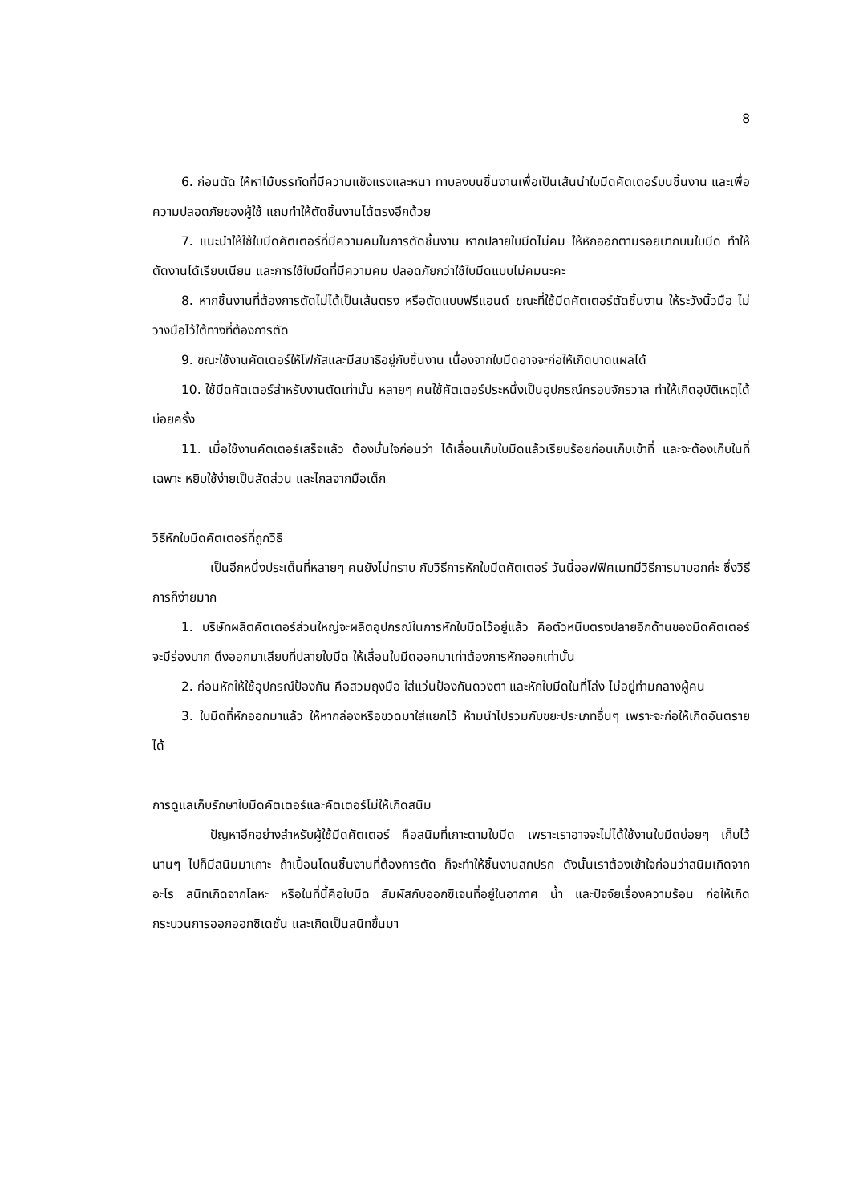8
6. ก่อนตัด ให้หาไม้บรรทัดที่มีความแข็งแรงและหนา ทาบลงบนชิ้นงานเพื่อเป็นเส้นนำใบมีดคัตเตอร์บนชิ้นงาน และเพื่อความปลอดภัยของผู้ใช้ แถมทำให้ตัดชิ้นงานได้ตรงอีกด้วย
7. แนะนำให้ใช้ใบมีดคัตเตอร์ที่มีความคมในการตัดชิ้นงาน หากปลายใบมีดไม่คม ให้หักออกตามรอยบากบนใบมีด ทำให้ตัดงานได้เรียบเนียน และการใช้ใบมีดที่มีความคม ปลอดภัยกว่าใช้ใบมีดแบบไม่คมนะคะ
8. หากชิ้นงานที่ต้องการตัดไม่ได้เป็นเส้นตรง หรือตัดแบบฟรีแฮนด์ ขณะที่ใช้มีดคัตเตอร์ตัดชิ้นงาน ให้ระวังนิ้วมือ ไม่วางมือไว้ใต้ทางที่ต้องการตัด
9. ขณะใช้งานคัตเตอร์ให้โฟกัสและมีสมาธิอยู่กับชิ้นงาน เนื่องจากใบมีดอาจจะก่อให้เกิดบาดแผลได้
10. ใช้มีดคัตเตอร์สำหรับงานตัดเท่านั้น หลายๆ คนใช้คัตเตอร์ประหนึ่งเป็นอุปกรณ์ครอบจักรวาล ทำให้เกิดอุบัติเหตุได้บ่อยครั้ง
11. เมื่อใช้งานคัตเตอร์เสร็จแล้ว ต้องมั่นใจก่อนว่า ได้เลื่อนเก็บใบมีดแล้วเรียบร้อยก่อนเก็บเข้าที่ และจะต้องเก็บในที่เฉพาะ หยิบใช้ง่ายเป็นสัดส่วน และไกลจากมือเด็ก
วิธีหักใบมีดคัตเตอร์ที่ถูกวิธี
เป็นอีกหนึ่งประเด็นที่หลายๆ คนยังไม่ทราบ กับวิธีการหักใบมีดคัตเตอร์ วันนี้ออฟฟิศเมทมีวิธีการมาบอกค่ะ ซึ่งวิธีการก็ง่ายมาก
1. บริษัทผลิตคัตเตอร์ส่วนใหญ่จะผลิตอุปกรณ์ในการหักใบมีดไว้อยู่แล้ว คือตัวหนีบตรงปลายอีกด้านของมีดคัตเตอร์ จะมีร่องบาก ดึงออกมาเสียบที่ปลายใบมีด ให้เลื่อนใบมีดออกมาเท่าต้องการหักออกเท่านั้น
2. ก่อนหักให้ใช้อุปกรณ์ป้องกัน คือสวมถุงมือ ใส่แว่นป้องกันดวงตา และหักใบมีดในที่โล่ง ไม่อยู่ท่ามกลางผู้คน
3. ใบมีดที่หักออกมาแล้ว ให้หากล่องหรือขวดมาใส่แยกไว้ ห้ามนำไปรวมกับขยะประเภทอื่นๆ เพราะจะก่อให้เกิดอันตรายได้
การดูแลเก็บรักษาใบมีดคัตเตอร์และคัตเตอร์ไม่ให้เกิดสนิม
ปัญหาอีกอย่างสำหรับผู้ใช้มีดคัตเตอร์ คือสนิมที่เกาะตามใบมีด เพราะเราอาจจะไม่ได้ใช้งานใบมีดบ่อยๆ เก็บไว้นานๆ ไปก็มีสนิมมาเกาะ ถ้าเปื้อนโดนชิ้นงานที่ต้องการตัด ก็จะทำให้ชิ้นงานสกปรก ดังนั้นเราต้องเข้าใจก่อนว่าสนิมเกิดจากอะไร สนิทเกิดจากโลหะ หรือในที่นี้คือใบมีด สัมผัสกับออกซิเจนที่อยู่ในอากาศ น้ำ และปัจจัยเรื่องความร้อน ก่อให้เกิดกระบวนการออกออกซิเดชั่น และเกิดเป็นสนิทขึ้นมา